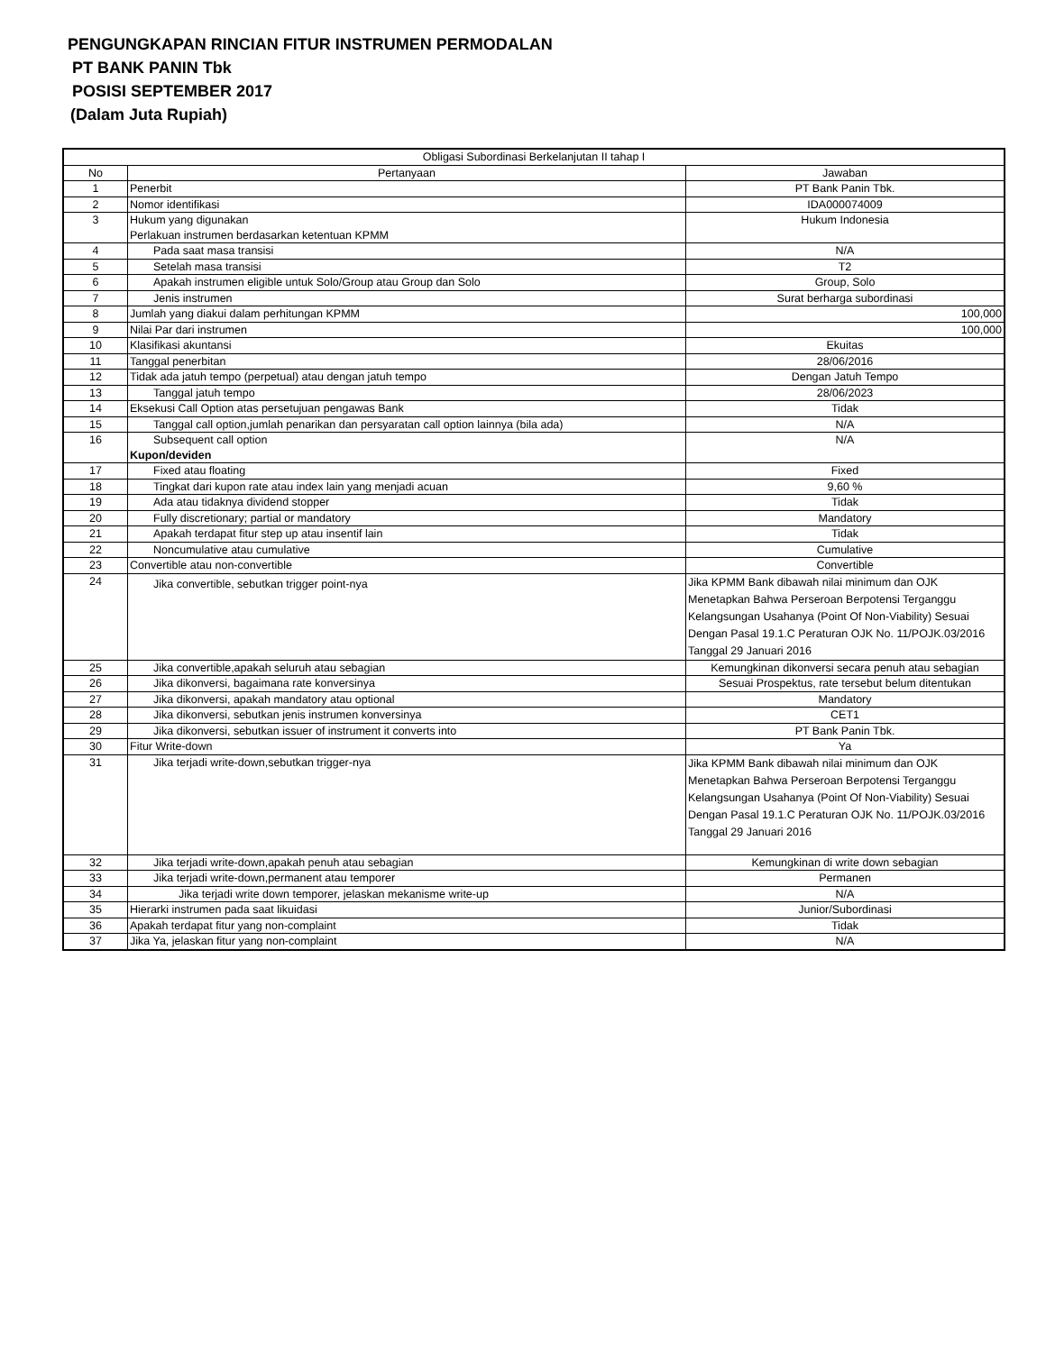PENGUNGKAPAN RINCIAN FITUR INSTRUMEN PERMODALAN
PT BANK PANIN Tbk
POSISI SEPTEMBER 2017
(Dalam Juta Rupiah)
| Obligasi Subordinasi Berkelanjutan II tahap I | | |
| --- | --- | --- |
| No | Pertanyaan | Jawaban |
| 1 | Penerbit | PT Bank Panin Tbk. |
| 2 | Nomor identifikasi | IDA000074009 |
| 3 | Hukum yang digunakan Perlakuan instrumen berdasarkan ketentuan KPMM | Hukum Indonesia |
| 4 | Pada saat masa transisi | N/A |
| 5 | Setelah masa transisi | T2 |
| 6 | Apakah instrumen eligible untuk Solo/Group atau Group dan Solo | Group, Solo |
| 7 | Jenis instrumen | Surat berharga subordinasi |
| 8 | Jumlah yang diakui dalam perhitungan KPMM | 100,000 |
| 9 | Nilai Par dari instrumen | 100,000 |
| 10 | Klasifikasi akuntansi | Ekuitas |
| 11 | Tanggal penerbitan | 28/06/2016 |
| 12 | Tidak ada jatuh tempo (perpetual) atau dengan jatuh tempo | Dengan Jatuh Tempo |
| 13 | Tanggal jatuh tempo | 28/06/2023 |
| 14 | Eksekusi Call Option atas persetujuan pengawas Bank | Tidak |
| 15 | Tanggal call option,jumlah penarikan dan persyaratan call option lainnya (bila ada) | N/A |
| 16 | Subsequent call option Kupon/deviden | N/A |
| 17 | Fixed atau floating | Fixed |
| 18 | Tingkat dari kupon rate atau index lain yang menjadi acuan | 9,60 % |
| 19 | Ada atau tidaknya dividend stopper | Tidak |
| 20 | Fully discretionary; partial or mandatory | Mandatory |
| 21 | Apakah terdapat fitur step up atau insentif lain | Tidak |
| 22 | Noncumulative atau cumulative | Cumulative |
| 23 | Convertible atau non-convertible | Convertible |
| 24 | Jika convertible, sebutkan trigger point-nya | Jika KPMM Bank dibawah nilai minimum dan OJK Menetapkan Bahwa Perseroan Berpotensi Terganggu Kelangsungan Usahanya (Point Of Non-Viability) Sesuai Dengan Pasal 19.1.C Peraturan OJK No. 11/POJK.03/2016 Tanggal 29 Januari 2016 |
| 25 | Jika convertible,apakah seluruh atau sebagian | Kemungkinan dikonversi secara penuh atau sebagian |
| 26 | Jika dikonversi, bagaimana rate konversinya | Sesuai Prospektus, rate tersebut belum ditentukan |
| 27 | Jika dikonversi, apakah mandatory atau optional | Mandatory |
| 28 | Jika dikonversi, sebutkan jenis instrumen konversinya | CET1 |
| 29 | Jika dikonversi, sebutkan issuer of instrument it converts into | PT Bank Panin Tbk. |
| 30 | Fitur Write-down | Ya |
| 31 | Jika terjadi write-down,sebutkan trigger-nya | Jika KPMM Bank dibawah nilai minimum dan OJK Menetapkan Bahwa Perseroan Berpotensi Terganggu Kelangsungan Usahanya (Point Of Non-Viability) Sesuai Dengan Pasal 19.1.C Peraturan OJK No. 11/POJK.03/2016 Tanggal 29 Januari 2016 |
| 32 | Jika terjadi write-down,apakah penuh atau sebagian | Kemungkinan di write down sebagian |
| 33 | Jika terjadi write-down,permanent atau temporer | Permanen |
| 34 | Jika terjadi write down temporer, jelaskan mekanisme write-up | N/A |
| 35 | Hierarki instrumen pada saat likuidasi | Junior/Subordinasi |
| 36 | Apakah terdapat fitur yang non-complaint | Tidak |
| 37 | Jika Ya, jelaskan fitur yang non-complaint | N/A |